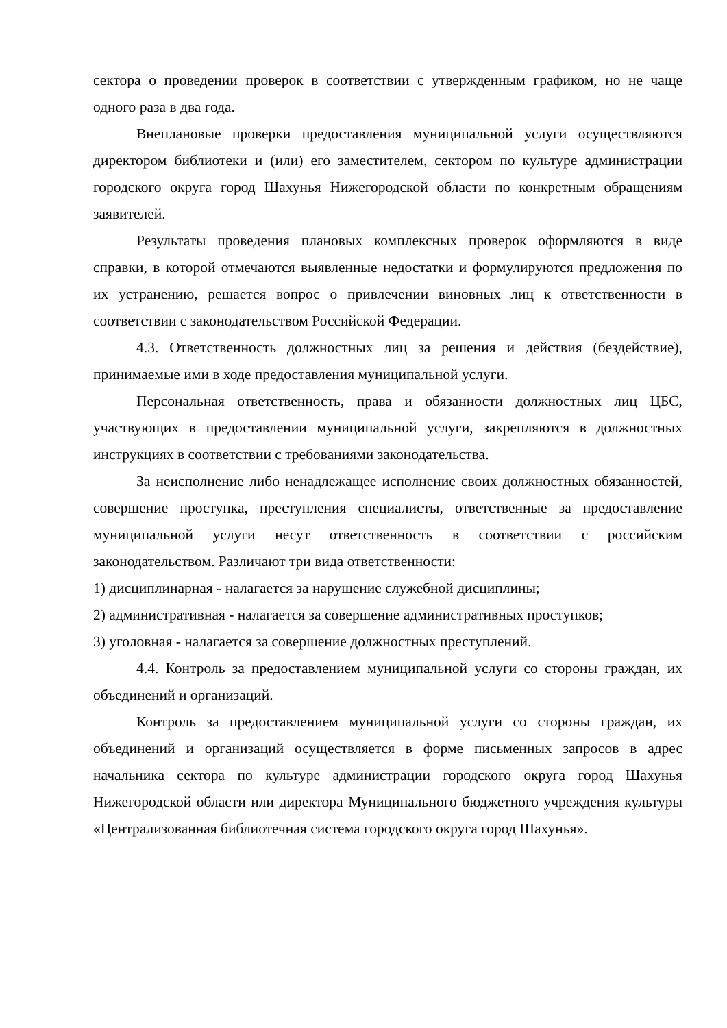сектора о проведении проверок в соответствии с утвержденным графиком, но не чаще одного раза в два года.
Внеплановые проверки предоставления муниципальной услуги осуществляются директором библиотеки и (или) его заместителем, сектором по культуре администрации городского округа город Шахунья Нижегородской области по конкретным обращениям заявителей.
Результаты проведения плановых комплексных проверок оформляются в виде справки, в которой отмечаются выявленные недостатки и формулируются предложения по их устранению, решается вопрос о привлечении виновных лиц к ответственности в соответствии с законодательством Российской Федерации.
4.3. Ответственность должностных лиц за решения и действия (бездействие), принимаемые ими в ходе предоставления муниципальной услуги.
Персональная ответственность, права и обязанности должностных лиц ЦБС, участвующих в предоставлении муниципальной услуги, закрепляются в должностных инструкциях в соответствии с требованиями законодательства.
За неисполнение либо ненадлежащее исполнение своих должностных обязанностей, совершение проступка, преступления специалисты, ответственные за предоставление муниципальной услуги несут ответственность в соответствии с российским законодательством. Различают три вида ответственности:
1) дисциплинарная - налагается за нарушение служебной дисциплины;
2) административная - налагается за совершение административных проступков;
3) уголовная - налагается за совершение должностных преступлений.
4.4. Контроль за предоставлением муниципальной услуги со стороны граждан, их объединений и организаций.
Контроль за предоставлением муниципальной услуги со стороны граждан, их объединений и организаций осуществляется в форме письменных запросов в адрес начальника сектора по культуре администрации городского округа город Шахунья Нижегородской области или директора Муниципального бюджетного учреждения культуры «Централизованная библиотечная система городского округа город Шахунья».